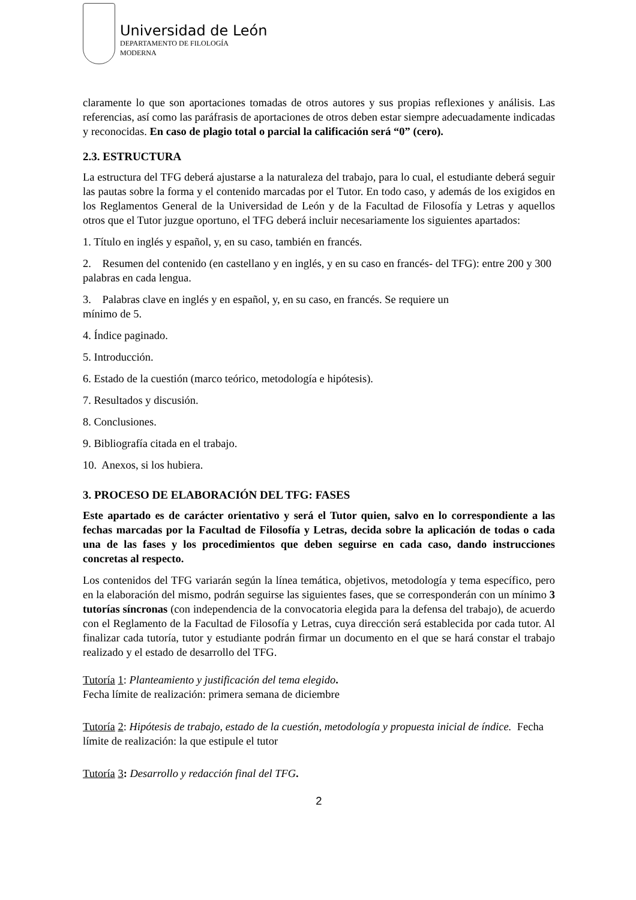Universidad de León
DEPARTAMENTO DE FILOLOGÍA
MODERNA
claramente lo que son aportaciones tomadas de otros autores y sus propias reflexiones y análisis. Las referencias, así como las paráfrasis de aportaciones de otros deben estar siempre adecuadamente indicadas y reconocidas. En caso de plagio total o parcial la calificación será “0” (cero).
2.3. ESTRUCTURA
La estructura del TFG deberá ajustarse a la naturaleza del trabajo, para lo cual, el estudiante deberá seguir las pautas sobre la forma y el contenido marcadas por el Tutor. En todo caso, y además de los exigidos en los Reglamentos General de la Universidad de León y de la Facultad de Filosofía y Letras y aquellos otros que el Tutor juzgue oportuno, el TFG deberá incluir necesariamente los siguientes apartados:
1. Título en inglés y español, y, en su caso, también en francés.
2. Resumen del contenido (en castellano y en inglés, y en su caso en francés- del TFG): entre 200 y 300 palabras en cada lengua.
3. Palabras clave en inglés y en español, y, en su caso, en francés. Se requiere un
mínimo de 5.
4. Índice paginado.
5. Introducción.
6. Estado de la cuestión (marco teórico, metodología e hipótesis).
7. Resultados y discusión.
8. Conclusiones.
9. Bibliografía citada en el trabajo.
10. Anexos, si los hubiera.
3. PROCESO DE ELABORACIÓN DEL TFG: FASES
Este apartado es de carácter orientativo y será el Tutor quien, salvo en lo correspondiente a las fechas marcadas por la Facultad de Filosofía y Letras, decida sobre la aplicación de todas o cada una de las fases y los procedimientos que deben seguirse en cada caso, dando instrucciones concretas al respecto.
Los contenidos del TFG variarán según la línea temática, objetivos, metodología y tema específico, pero en la elaboración del mismo, podrán seguirse las siguientes fases, que se corresponderán con un mínimo 3 tutorías síncronas (con independencia de la convocatoria elegida para la defensa del trabajo), de acuerdo con el Reglamento de la Facultad de Filosofía y Letras, cuya dirección será establecida por cada tutor. Al finalizar cada tutoría, tutor y estudiante podrán firmar un documento en el que se hará constar el trabajo realizado y el estado de desarrollo del TFG.
Tutoría 1: Planteamiento y justificación del tema elegido.
Fecha límite de realización: primera semana de diciembre
Tutoría 2: Hipótesis de trabajo, estado de la cuestión, metodología y propuesta inicial de índice. Fecha límite de realización: la que estipule el tutor
Tutoría 3: Desarrollo y redacción final del TFG.
2